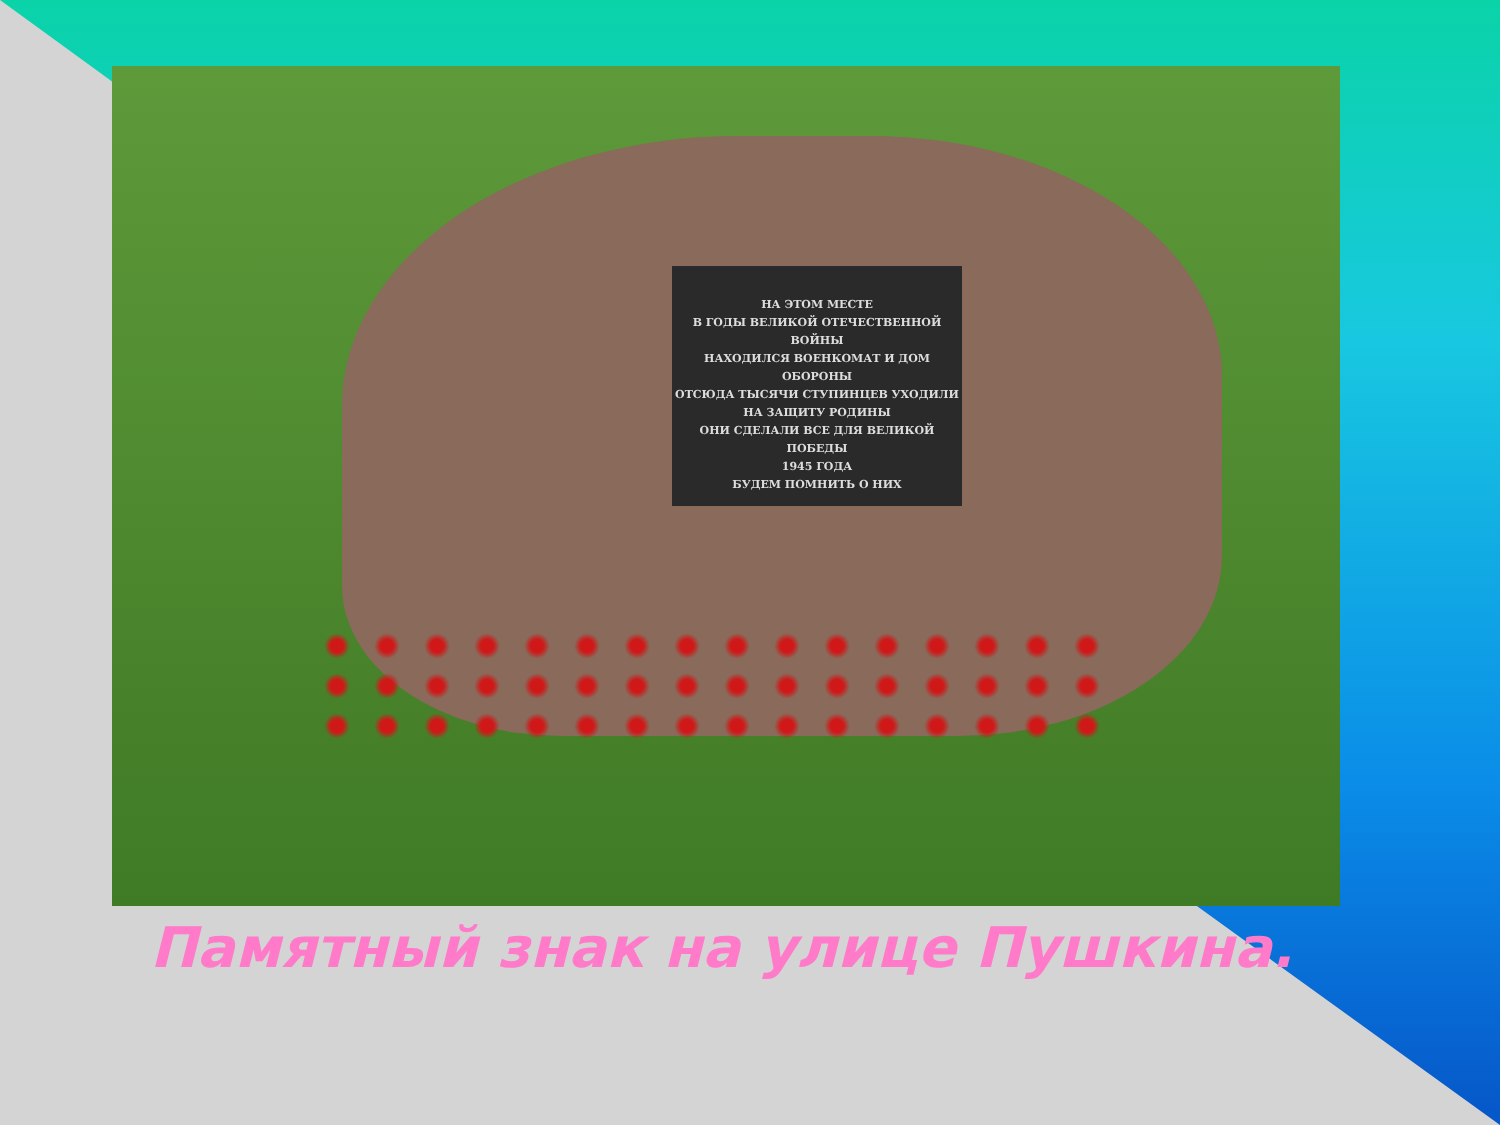НА ЭТОМ МЕСТЕ
В ГОДЫ ВЕЛИКОЙ ОТЕЧЕСТВЕННОЙ ВОЙНЫ
НАХОДИЛСЯ ВОЕНКОМАТ И ДОМ ОБОРОНЫ
ОТСЮДА ТЫСЯЧИ СТУПИНЦЕВ УХОДИЛИ
НА ЗАЩИТУ РОДИНЫ
ОНИ СДЕЛАЛИ ВСЕ ДЛЯ ВЕЛИКОЙ ПОБЕДЫ
1945 ГОДА
БУДЕМ ПОМНИТЬ О НИХ
Памятный знак на улице Пушкина.